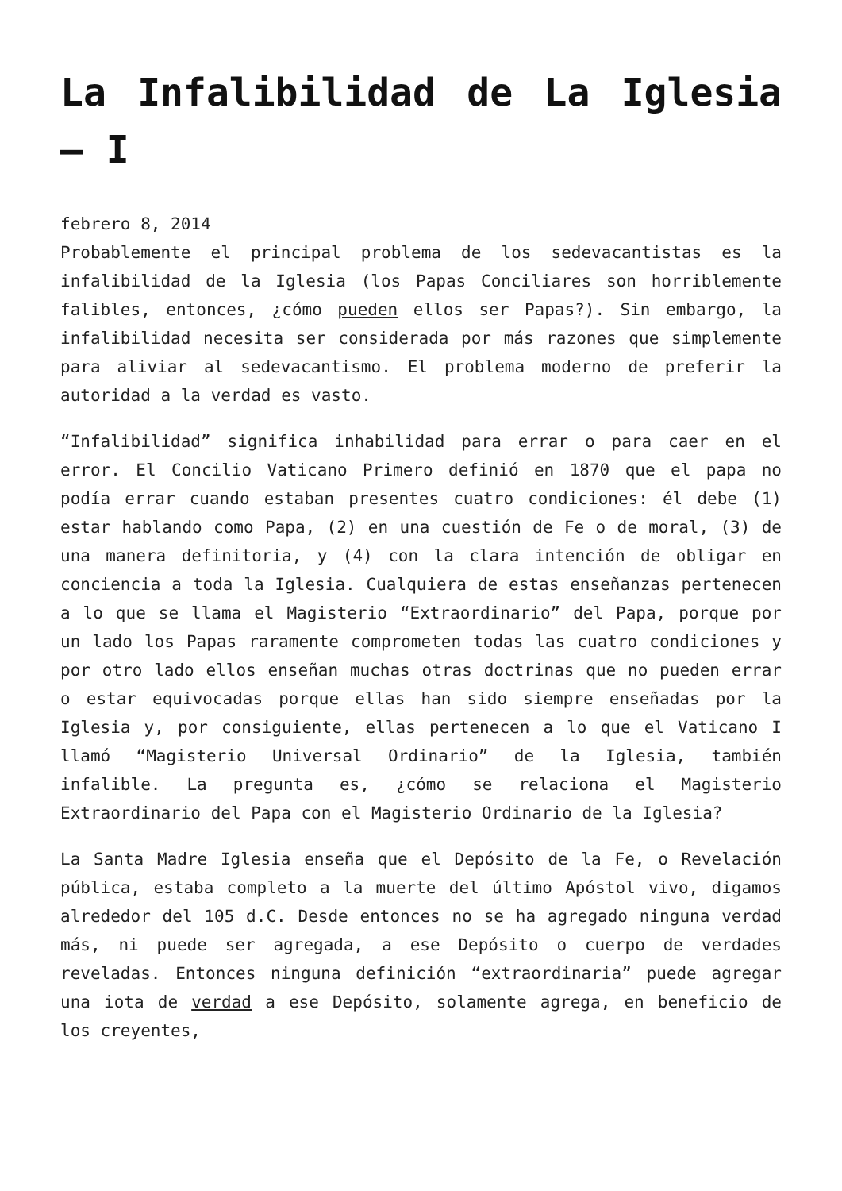La Infalibilidad de La Iglesia – I
febrero 8, 2014
Probablemente el principal problema de los sedevacantistas es la infalibilidad de la Iglesia (los Papas Conciliares son horriblemente falibles, entonces, ¿cómo pueden ellos ser Papas?). Sin embargo, la infalibilidad necesita ser considerada por más razones que simplemente para aliviar al sedevacantismo. El problema moderno de preferir la autoridad a la verdad es vasto.
“Infalibilidad” significa inhabilidad para errar o para caer en el error. El Concilio Vaticano Primero definió en 1870 que el papa no podía errar cuando estaban presentes cuatro condiciones: él debe (1) estar hablando como Papa, (2) en una cuestión de Fe o de moral, (3) de una manera definitoria, y (4) con la clara intención de obligar en conciencia a toda la Iglesia. Cualquiera de estas enseñanzas pertenecen a lo que se llama el Magisterio “Extraordinario” del Papa, porque por un lado los Papas raramente comprometen todas las cuatro condiciones y por otro lado ellos enseñan muchas otras doctrinas que no pueden errar o estar equivocadas porque ellas han sido siempre enseñadas por la Iglesia y, por consiguiente, ellas pertenecen a lo que el Vaticano I llamó “Magisterio Universal Ordinario” de la Iglesia, también infalible. La pregunta es, ¿cómo se relaciona el Magisterio Extraordinario del Papa con el Magisterio Ordinario de la Iglesia?
La Santa Madre Iglesia enseña que el Depósito de la Fe, o Revelación pública, estaba completo a la muerte del último Apóstol vivo, digamos alrededor del 105 d.C. Desde entonces no se ha agregado ninguna verdad más, ni puede ser agregada, a ese Depósito o cuerpo de verdades reveladas. Entonces ninguna definición “extraordinaria” puede agregar una iota de verdad a ese Depósito, solamente agrega, en beneficio de los creyentes,